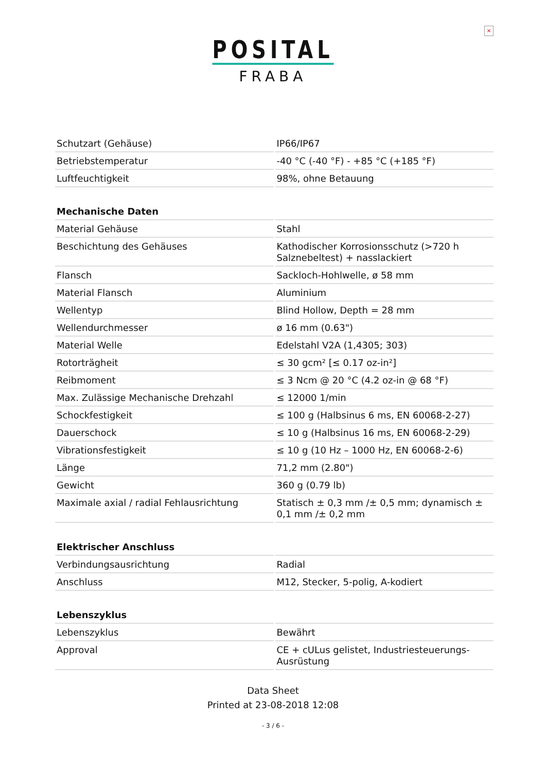×
POSITAL
FRABA
| Schutzart (Gehäuse) | IP66/IP67 |
| Betriebstemperatur | -40 °C (-40 °F) - +85 °C (+185 °F) |
| Luftfeuchtigkeit | 98%, ohne Betauung |
| Mechanische Daten | |
| Material Gehäuse | Stahl |
| Beschichtung des Gehäuses | Kathodischer Korrosionsschutz (>720 h Salznebeltest) + nasslackiert |
| Flansch | Sackloch-Hohlwelle, ø 58 mm |
| Material Flansch | Aluminium |
| Wellentyp | Blind Hollow, Depth = 28 mm |
| Wellendurchmesser | ø 16 mm (0.63") |
| Material Welle | Edelstahl V2A (1,4305; 303) |
| Rotorträgheit | ≤ 30 gcm² [≤ 0.17 oz-in²] |
| Reibmoment | ≤ 3 Ncm @ 20 °C (4.2 oz-in @ 68 °F) |
| Max. Zulässige Mechanische Drehzahl | ≤ 12000 1/min |
| Schockfestigkeit | ≤ 100 g (Halbsinus 6 ms, EN 60068-2-27) |
| Dauerschock | ≤ 10 g (Halbsinus 16 ms, EN 60068-2-29) |
| Vibrationsfestigkeit | ≤ 10 g (10 Hz – 1000 Hz, EN 60068-2-6) |
| Länge | 71,2 mm (2.80") |
| Gewicht | 360 g (0.79 lb) |
| Maximale axial / radial Fehlausrichtung | Statisch ± 0,3 mm /± 0,5 mm; dynamisch ± 0,1 mm /± 0,2 mm |
| Elektrischer Anschluss | |
| Verbindungsausrichtung | Radial |
| Anschluss | M12, Stecker, 5-polig, A-kodiert |
| Lebenszyklus | |
| Lebenszyklus | Bewährt |
| Approval | CE + cULus gelistet, Industriesteuerungs-Ausrüstung |
Data Sheet
Printed at 23-08-2018 12:08
- 3 / 6 -